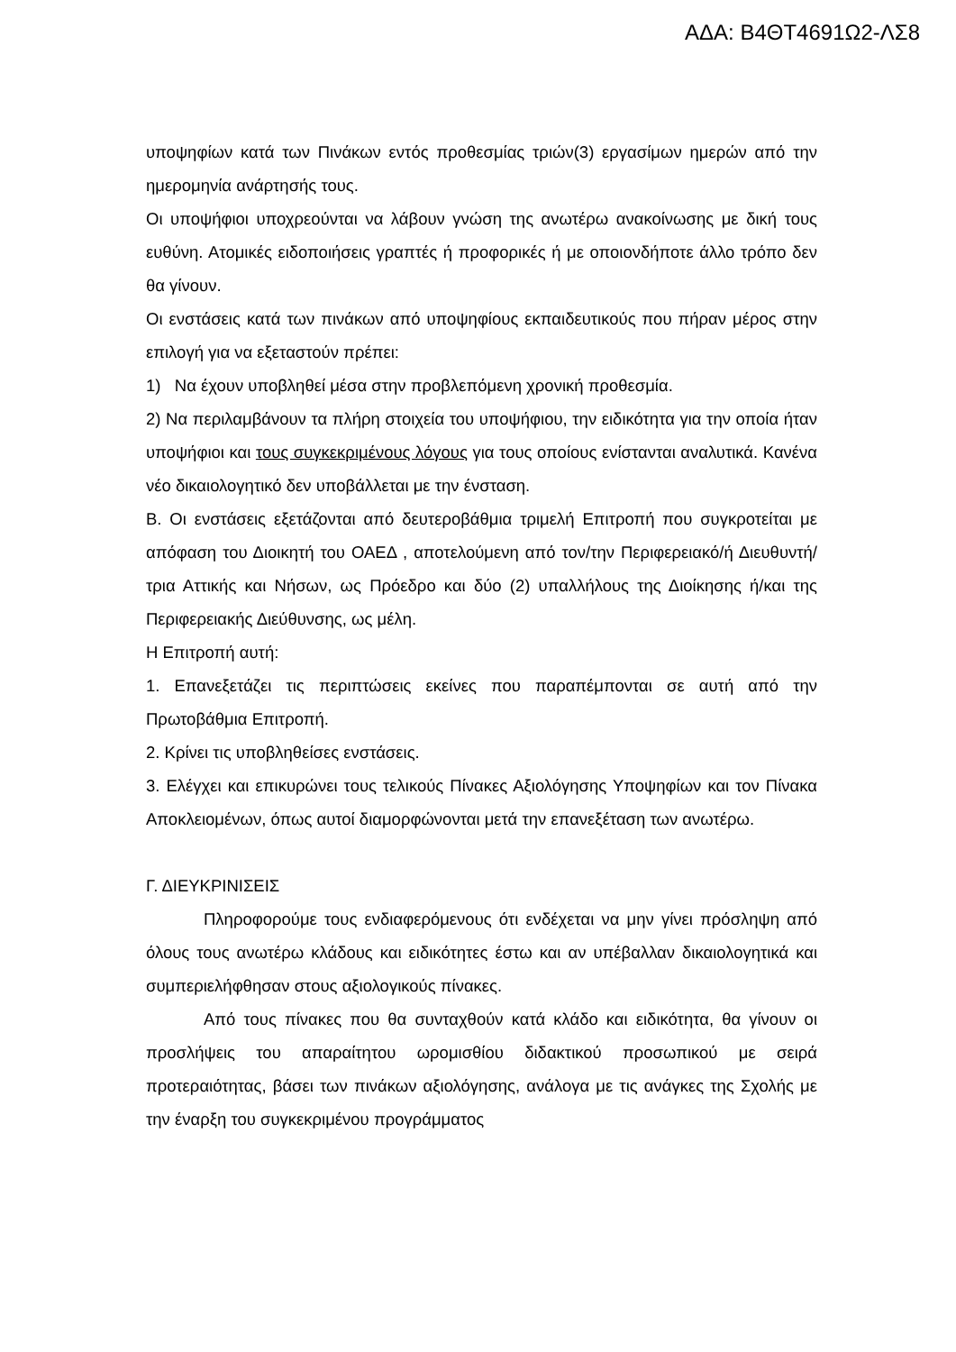ΑΔΑ: Β4ΘΤ4691Ω2-ΛΣ8
υποψηφίων κατά των Πινάκων εντός προθεσμίας τριών(3) εργασίμων ημερών από την ημερομηνία ανάρτησής τους.
Οι υποψήφιοι υποχρεούνται να λάβουν γνώση της ανωτέρω ανακοίνωσης με δική τους ευθύνη. Ατομικές ειδοποιήσεις γραπτές ή προφορικές ή με οποιονδήποτε άλλο τρόπο δεν θα γίνουν.
Οι ενστάσεις κατά των πινάκων από υποψηφίους εκπαιδευτικούς που πήραν μέρος στην επιλογή για να εξεταστούν πρέπει:
1) Να έχουν υποβληθεί μέσα στην προβλεπόμενη χρονική προθεσμία.
2) Να περιλαμβάνουν τα πλήρη στοιχεία του υποψήφιου, την ειδικότητα για την οποία ήταν υποψήφιοι και τους συγκεκριμένους λόγους για τους οποίους ενίστανται αναλυτικά. Κανένα νέο δικαιολογητικό δεν υποβάλλεται με την ένσταση.
Β. Οι ενστάσεις εξετάζονται από δευτεροβάθμια τριμελή Επιτροπή που συγκροτείται με απόφαση του Διοικητή του ΟΑΕΔ , αποτελούμενη από τον/την Περιφερειακό/ή Διευθυντή/τρια Αττικής και Νήσων, ως Πρόεδρο και δύο (2) υπαλλήλους της Διοίκησης ή/και της Περιφερειακής Διεύθυνσης, ως μέλη.
Η Επιτροπή αυτή:
1. Επανεξετάζει τις περιπτώσεις εκείνες που παραπέμπονται σε αυτή από την Πρωτοβάθμια Επιτροπή.
2. Κρίνει τις υποβληθείσες ενστάσεις.
3. Ελέγχει και επικυρώνει τους τελικούς Πίνακες Αξιολόγησης Υποψηφίων και τον Πίνακα Αποκλειομένων, όπως αυτοί διαμορφώνονται μετά την επανεξέταση των ανωτέρω.
Γ. ΔΙΕΥΚΡΙΝΙΣΕΙΣ
Πληροφορούμε τους ενδιαφερόμενους ότι ενδέχεται να μην γίνει πρόσληψη από όλους τους ανωτέρω κλάδους και ειδικότητες έστω και αν υπέβαλλαν δικαιολογητικά και συμπεριελήφθησαν στους αξιολογικούς πίνακες.
Από τους πίνακες που θα συνταχθούν κατά κλάδο και ειδικότητα, θα γίνουν οι προσλήψεις του απαραίτητου ωρομισθίου διδακτικού προσωπικού με σειρά προτεραιότητας, βάσει των πινάκων αξιολόγησης, ανάλογα με τις ανάγκες της Σχολής με την έναρξη του συγκεκριμένου προγράμματος